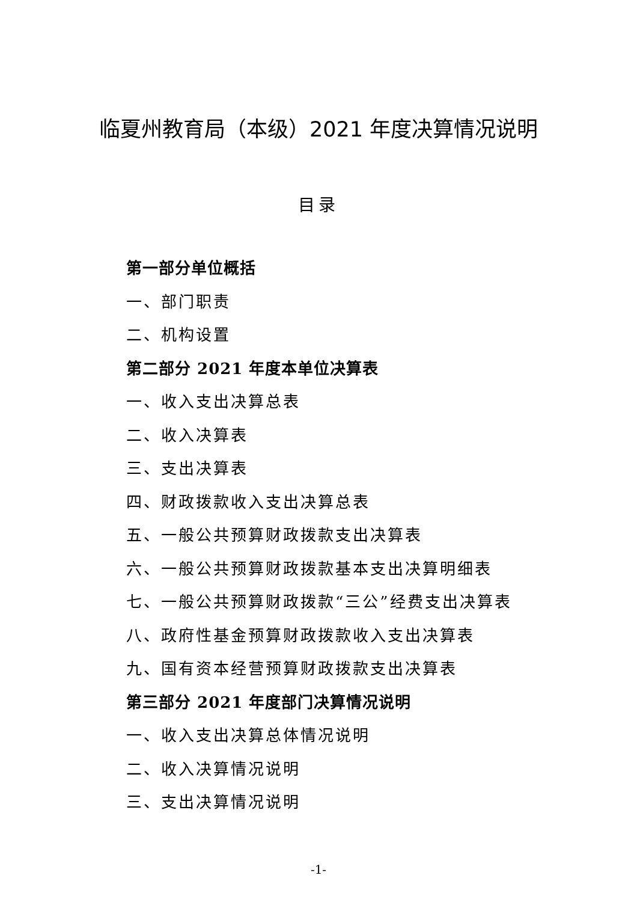临夏州教育局（本级）2021 年度决算情况说明
目录
第一部分单位概括
一、部门职责
二、机构设置
第二部分 2021 年度本单位决算表
一、收入支出决算总表
二、收入决算表
三、支出决算表
四、财政拨款收入支出决算总表
五、一般公共预算财政拨款支出决算表
六、一般公共预算财政拨款基本支出决算明细表
七、一般公共预算财政拨款“三公”经费支出决算表
八、政府性基金预算财政拨款收入支出决算表
九、国有资本经营预算财政拨款支出决算表
第三部分 2021 年度部门决算情况说明
一、收入支出决算总体情况说明
二、收入决算情况说明
三、支出决算情况说明
-1-